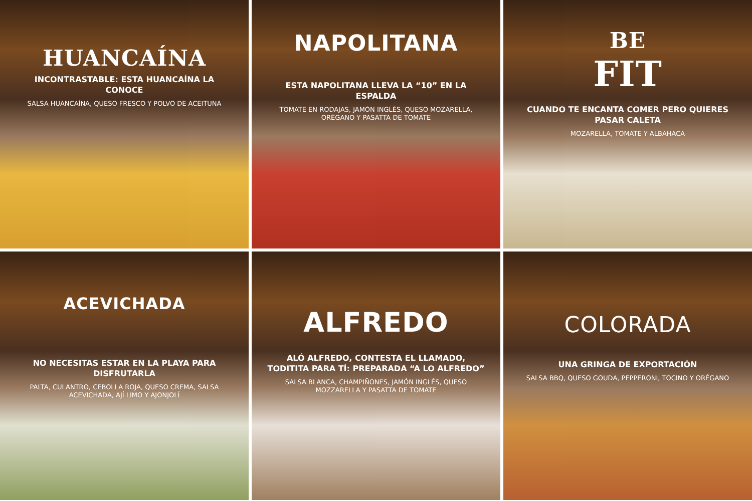HUANCAÍNA
INCONTRASTABLE: ESTA HUANCAÍNA LA CONOCE
SALSA HUANCAÍNA, QUESO FRESCO Y POLVO DE ACEITUNA
NAPOLITANA
ESTA NAPOLITANA LLEVA LA “10” EN LA ESPALDA
TOMATE EN RODAJAS, JAMÓN INGLÉS, QUESO MOZARELLA, ORÉGANO Y PASATTA DE TOMATE
BE
FIT
CUANDO TE ENCANTA COMER PERO QUIERES PASAR CALETA
MOZARELLA, TOMATE Y ALBAHACA
ACEVICHADA
NO NECESITAS ESTAR EN LA PLAYA PARA DISFRUTARLA
PALTA, CULANTRO, CEBOLLA ROJA, QUESO CREMA, SALSA ACEVICHADA, AJÍ LIMO Y AJONJOLÍ
ALFREDO
ALÓ ALFREDO, CONTESTA EL LLAMADO, TODITITA PARA TÍ: PREPARADA “A LO ALFREDO”
SALSA BLANCA, CHAMPIÑONES, JAMÓN INGLÉS, QUESO MOZZARELLA Y PASATTA DE TOMATE
COLORADA
UNA GRINGA DE EXPORTACIÓN
SALSA BBQ, QUESO GOUDA, PEPPERONI, TOCINO Y ORÉGANO